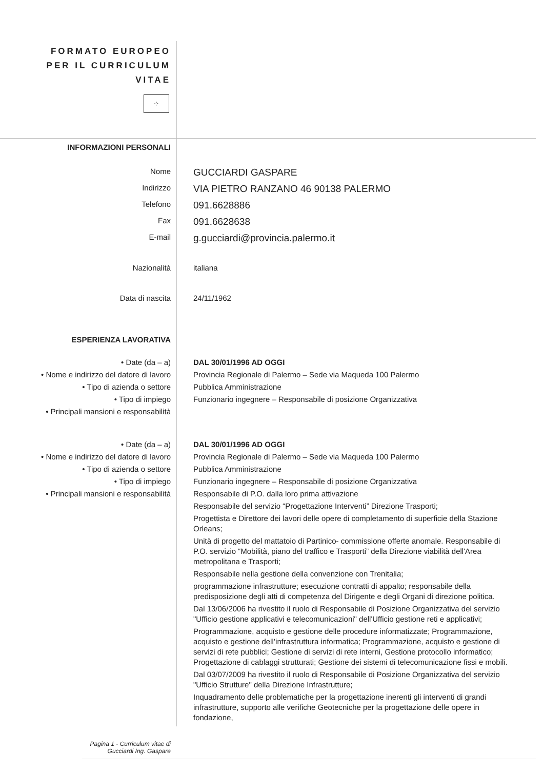FORMATO EUROPEO
PER IL CURRICULUM
VITAE
⁘
INFORMAZIONI PERSONALI
Nome
GUCCIARDI GASPARE
Indirizzo
VIA PIETRO RANZANO 46 90138 PALERMO
Telefono
091.6628886
Fax
091.6628638
E-mail
g.gucciardi@provincia.palermo.it
Nazionalità italiana
Data di nascita 24/11/1962
ESPERIENZA LAVORATIVA
• Date (da – a) DAL 30/01/1996 AD OGGI
• Nome e indirizzo del datore di lavoro
Provincia Regionale di Palermo – Sede via Maqueda 100 Palermo
• Tipo di azienda o settore Pubblica Amministrazione
• Tipo di impiego Funzionario ingegnere – Responsabile di posizione Organizzativa
• Principali mansioni e responsabilità
• Date (da – a) DAL 30/01/1996 AD OGGI
• Nome e indirizzo del datore di lavoro
Provincia Regionale di Palermo – Sede via Maqueda 100 Palermo
• Tipo di azienda o settore Pubblica Amministrazione
• Tipo di impiego Funzionario ingegnere – Responsabile di posizione Organizzativa
• Principali mansioni e responsabilità
Responsabile di P.O. dalla loro prima attivazione
Responsabile del servizio “Progettazione Interventi” Direzione Trasporti;
Progettista e Direttore dei lavori delle opere di completamento di superficie della Stazione Orleans;
Unità di progetto del mattatoio di Partinico- commissione offerte anomale. Responsabile di P.O. servizio “Mobilità, piano del traffico e Trasporti” della Direzione viabilità dell'Area metropolitana e Trasporti;
Responsabile nella gestione della convenzione con Trenitalia;
programmazione infrastrutture; esecuzione contratti di appalto; responsabile della predisposizione degli atti di competenza del Dirigente e degli Organi di direzione politica.
Dal 13/06/2006 ha rivestito il ruolo di Responsabile di Posizione Organizzativa del servizio "Ufficio gestione applicativi e telecomunicazioni" dell'Ufficio gestione reti e applicativi;
Programmazione, acquisto e gestione delle procedure informatizzate; Programmazione, acquisto e gestione dell’infrastruttura informatica; Programmazione, acquisto e gestione di servizi di rete pubblici; Gestione di servizi di rete interni, Gestione protocollo informatico; Progettazione di cablaggi strutturati; Gestione dei sistemi di telecomunicazione fissi e mobili.
Dal 03/07/2009 ha rivestito il ruolo di Responsabile di Posizione Organizzativa del servizio "Ufficio Strutture" della Direzione Infrastrutture;
Inquadramento delle problematiche per la progettazione inerenti gli interventi di grandi infrastrutture, supporto alle verifiche Geotecniche per la progettazione delle opere in fondazione,
Pagina 1 - Curriculum vitae di
Gucciardi Ing. Gaspare